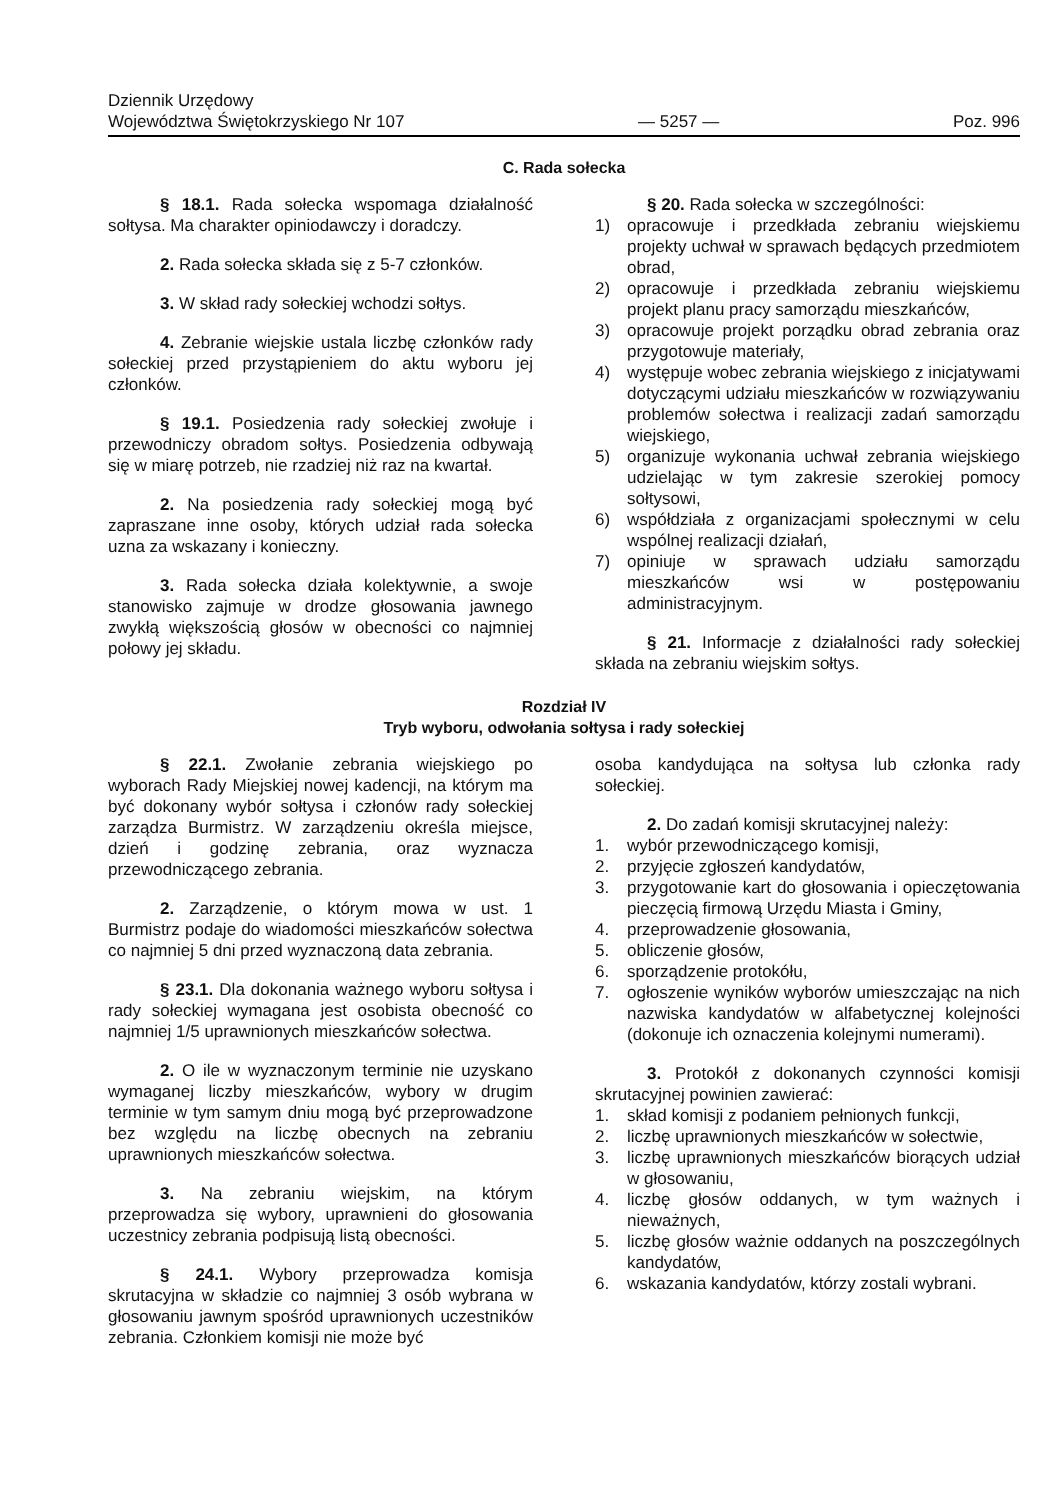Dziennik Urzędowy
Województwa Świętokrzyskiego Nr 107
— 5257 —
Poz. 996
C. Rada sołecka
§ 18.1. Rada sołecka wspomaga działalność sołtysa. Ma charakter opiniodawczy i doradczy.
2. Rada sołecka składa się z 5-7 członków.
3. W skład rady sołeckiej wchodzi sołtys.
4. Zebranie wiejskie ustala liczbę członków rady sołeckiej przed przystąpieniem do aktu wyboru jej członków.
§ 19.1. Posiedzenia rady sołeckiej zwołuje i przewodniczy obradom sołtys. Posiedzenia odbywają się w miarę potrzeb, nie rzadziej niż raz na kwartał.
2. Na posiedzenia rady sołeckiej mogą być zapraszane inne osoby, których udział rada sołecka uzna za wskazany i konieczny.
3. Rada sołecka działa kolektywnie, a swoje stanowisko zajmuje w drodze głosowania jawnego zwykłą większością głosów w obecności co najmniej połowy jej składu.
§ 20. Rada sołecka w szczególności:
1) opracowuje i przedkłada zebraniu wiejskiemu projekty uchwał w sprawach będących przedmiotem obrad,
2) opracowuje i przedkłada zebraniu wiejskiemu projekt planu pracy samorządu mieszkańców,
3) opracowuje projekt porządku obrad zebrania oraz przygotowuje materiały,
4) występuje wobec zebrania wiejskiego z inicjatywami dotyczącymi udziału mieszkańców w rozwiązywaniu problemów sołectwa i realizacji zadań samorządu wiejskiego,
5) organizuje wykonania uchwał zebrania wiejskiego udzielając w tym zakresie szerokiej pomocy sołtysowi,
6) współdziała z organizacjami społecznymi w celu wspólnej realizacji działań,
7) opiniuje w sprawach udziału samorządu mieszkańców wsi w postępowaniu administracyjnym.
§ 21. Informacje z działalności rady sołeckiej składa na zebraniu wiejskim sołtys.
Rozdział IV
Tryb wyboru, odwołania sołtysa i rady sołeckiej
§ 22.1. Zwołanie zebrania wiejskiego po wyborach Rady Miejskiej nowej kadencji, na którym ma być dokonany wybór sołtysa i członów rady sołeckiej zarządza Burmistrz. W zarządzeniu określa miejsce, dzień i godzinę zebrania, oraz wyznacza przewodniczącego zebrania.
2. Zarządzenie, o którym mowa w ust. 1 Burmistrz podaje do wiadomości mieszkańców sołectwa co najmniej 5 dni przed wyznaczoną data zebrania.
§ 23.1. Dla dokonania ważnego wyboru sołtysa i rady sołeckiej wymagana jest osobista obecność co najmniej 1/5 uprawnionych mieszkańców sołectwa.
2. O ile w wyznaczonym terminie nie uzyskano wymaganej liczby mieszkańców, wybory w drugim terminie w tym samym dniu mogą być przeprowadzone bez względu na liczbę obecnych na zebraniu uprawnionych mieszkańców sołectwa.
3. Na zebraniu wiejskim, na którym przeprowadza się wybory, uprawnieni do głosowania uczestnicy zebrania podpisują listą obecności.
§ 24.1. Wybory przeprowadza komisja skrutacyjna w składzie co najmniej 3 osób wybrana w głosowaniu jawnym spośród uprawnionych uczestników zebrania. Członkiem komisji nie może być
osoba kandydująca na sołtysa lub członka rady sołeckiej.
2. Do zadań komisji skrutacyjnej należy:
1. wybór przewodniczącego komisji,
2. przyjęcie zgłoszeń kandydatów,
3. przygotowanie kart do głosowania i opieczętowania pieczęcią firmową Urzędu Miasta i Gminy,
4. przeprowadzenie głosowania,
5. obliczenie głosów,
6. sporządzenie protokółu,
7. ogłoszenie wyników wyborów umieszczając na nich nazwiska kandydatów w alfabetycznej kolejności (dokonuje ich oznaczenia kolejnymi numerami).
3. Protokół z dokonanych czynności komisji skrutacyjnej powinien zawierać:
1. skład komisji z podaniem pełnionych funkcji,
2. liczbę uprawnionych mieszkańców w sołectwie,
3. liczbę uprawnionych mieszkańców biorących udział w głosowaniu,
4. liczbę głosów oddanych, w tym ważnych i nieważnych,
5. liczbę głosów ważnie oddanych na poszczególnych kandydatów,
6. wskazania kandydatów, którzy zostali wybrani.